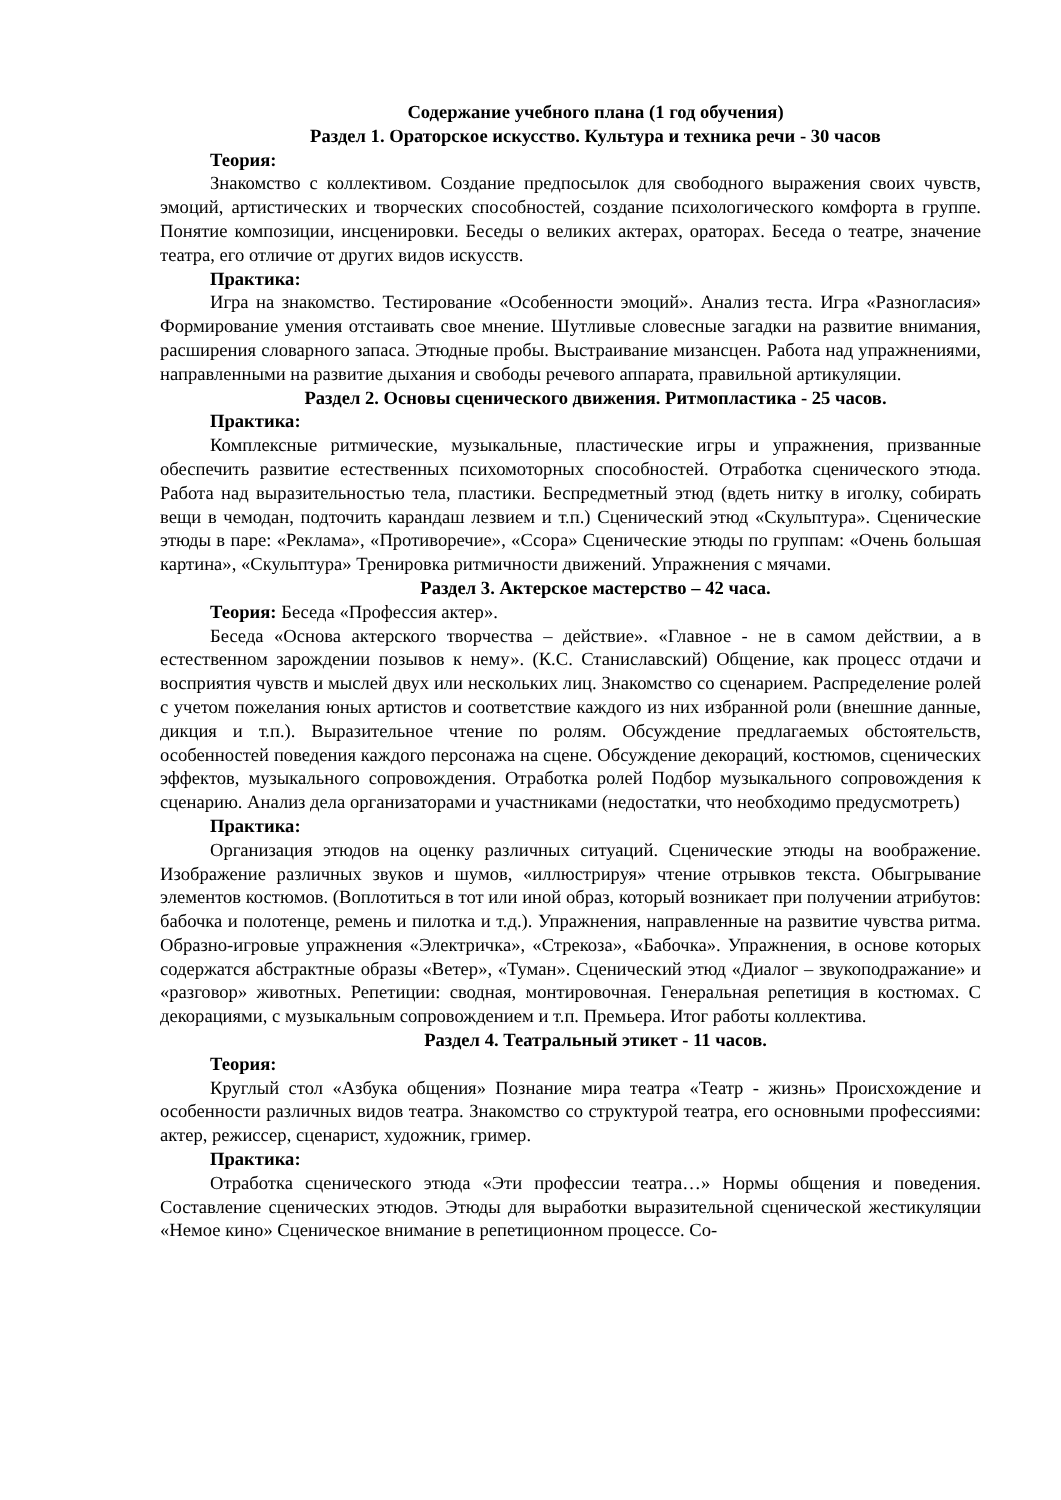Содержание учебного плана (1 год обучения)
Раздел 1. Ораторское искусство. Культура и техника речи - 30 часов
Теория:
Знакомство с коллективом. Создание предпосылок для свободного выражения своих чувств, эмоций, артистических и творческих способностей, создание психологического комфорта в группе. Понятие композиции, инсценировки. Беседы о великих актерах, ораторах. Беседа о театре, значение театра, его отличие от других видов искусств.
Практика:
Игра на знакомство. Тестирование «Особенности эмоций». Анализ теста. Игра «Разногласия» Формирование умения отстаивать свое мнение. Шутливые словесные загадки на развитие внимания, расширения словарного запаса. Этюдные пробы. Выстраивание мизансцен. Работа над упражнениями, направленными на развитие дыхания и свободы речевого аппарата, правильной артикуляции.
Раздел 2. Основы сценического движения. Ритмопластика - 25 часов.
Практика:
Комплексные ритмические, музыкальные, пластические игры и упражнения, призванные обеспечить развитие естественных психомоторных способностей. Отработка сценического этюда. Работа над выразительностью тела, пластики. Беспредметный этюд (вдеть нитку в иголку, собирать вещи в чемодан, подточить карандаш лезвием и т.п.) Сценический этюд «Скульптура». Сценические этюды в паре: «Реклама», «Противоречие», «Ссора» Сценические этюды по группам: «Очень большая картина», «Скульптура» Тренировка ритмичности движений. Упражнения с мячами.
Раздел 3. Актерское мастерство – 42 часа.
Теория: Беседа «Профессия актер».
Беседа «Основа актерского творчества – действие». «Главное - не в самом действии, а в естественном зарождении позывов к нему». (К.С. Станиславский) Общение, как процесс отдачи и восприятия чувств и мыслей двух или нескольких лиц. Знакомство со сценарием. Распределение ролей с учетом пожелания юных артистов и соответствие каждого из них избранной роли (внешние данные, дикция и т.п.). Выразительное чтение по ролям. Обсуждение предлагаемых обстоятельств, особенностей поведения каждого персонажа на сцене. Обсуждение декораций, костюмов, сценических эффектов, музыкального сопровождения. Отработка ролей Подбор музыкального сопровождения к сценарию. Анализ дела организаторами и участниками (недостатки, что необходимо предусмотреть)
Практика:
Организация этюдов на оценку различных ситуаций. Сценические этюды на воображение. Изображение различных звуков и шумов, «иллюстрируя» чтение отрывков текста. Обыгрывание элементов костюмов. (Воплотиться в тот или иной образ, который возникает при получении атрибутов: бабочка и полотенце, ремень и пилотка и т.д.). Упражнения, направленные на развитие чувства ритма. Образно-игровые упражнения «Электричка», «Стрекоза», «Бабочка». Упражнения, в основе которых содержатся абстрактные образы «Ветер», «Туман». Сценический этюд «Диалог – звукоподражание» и «разговор» животных. Репетиции: сводная, монтировочная. Генеральная репетиция в костюмах. С декорациями, с музыкальным сопровождением и т.п. Премьера. Итог работы коллектива.
Раздел 4. Театральный этикет - 11 часов.
Теория:
Круглый стол «Азбука общения» Познание мира театра «Театр - жизнь» Происхождение и особенности различных видов театра. Знакомство со структурой театра, его основными профессиями: актер, режиссер, сценарист, художник, гример.
Практика:
Отработка сценического этюда «Эти профессии театра…» Нормы общения и поведения. Составление сценических этюдов. Этюды для выработки выразительной сценической жестикуляции «Немое кино» Сценическое внимание в репетиционном процессе. Со-